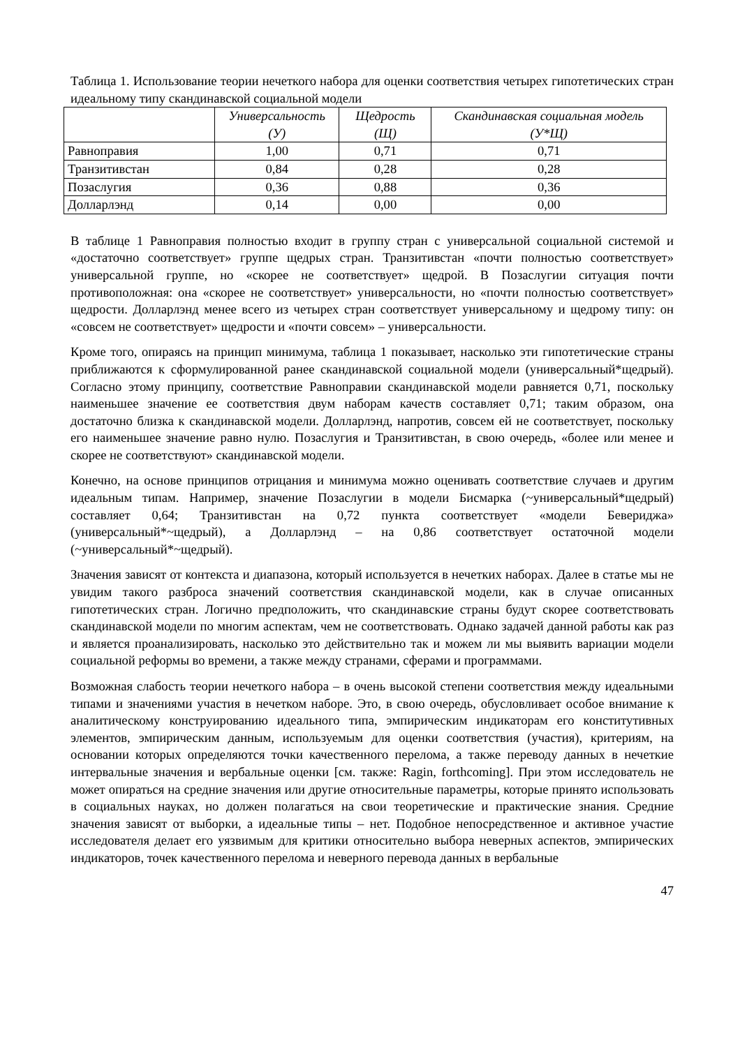Таблица 1. Использование теории нечеткого набора для оценки соответствия четырех гипотетических стран идеальному типу скандинавской социальной модели
| | Универсальность (У) | Щедрость (Щ) | Скандинавская социальная модель (У*Щ) |
| --- | --- | --- | --- |
| Равноправия | 1,00 | 0,71 | 0,71 |
| Транзитивстан | 0,84 | 0,28 | 0,28 |
| Позаслугия | 0,36 | 0,88 | 0,36 |
| Долларлэнд | 0,14 | 0,00 | 0,00 |
В таблице 1 Равноправия полностью входит в группу стран с универсальной социальной системой и «достаточно соответствует» группе щедрых стран. Транзитивстан «почти полностью соответствует» универсальной группе, но «скорее не соответствует» щедрой. В Позаслугии ситуация почти противоположная: она «скорее не соответствует» универсальности, но «почти полностью соответствует» щедрости. Долларлэнд менее всего из четырех стран соответствует универсальному и щедрому типу: он «совсем не соответствует» щедрости и «почти совсем» – универсальности.
Кроме того, опираясь на принцип минимума, таблица 1 показывает, насколько эти гипотетические страны приближаются к сформулированной ранее скандинавской социальной модели (универсальный*щедрый). Согласно этому принципу, соответствие Равноправии скандинавской модели равняется 0,71, поскольку наименьшее значение ее соответствия двум наборам качеств составляет 0,71; таким образом, она достаточно близка к скандинавской модели. Долларлэнд, напротив, совсем ей не соответствует, поскольку его наименьшее значение равно нулю. Позаслугия и Транзитивстан, в свою очередь, «более или менее и скорее не соответствуют» скандинавской модели.
Конечно, на основе принципов отрицания и минимума можно оценивать соответствие случаев и другим идеальным типам. Например, значение Позаслугии в модели Бисмарка (~универсальный*щедрый) составляет 0,64; Транзитивстан на 0,72 пункта соответствует «модели Бевериджа» (универсальный*~щедрый), а Долларлэнд – на 0,86 соответствует остаточной модели (~универсальный*~щедрый).
Значения зависят от контекста и диапазона, который используется в нечетких наборах. Далее в статье мы не увидим такого разброса значений соответствия скандинавской модели, как в случае описанных гипотетических стран. Логично предположить, что скандинавские страны будут скорее соответствовать скандинавской модели по многим аспектам, чем не соответствовать. Однако задачей данной работы как раз и является проанализировать, насколько это действительно так и можем ли мы выявить вариации модели социальной реформы во времени, а также между странами, сферами и программами.
Возможная слабость теории нечеткого набора – в очень высокой степени соответствия между идеальными типами и значениями участия в нечетком наборе. Это, в свою очередь, обусловливает особое внимание к аналитическому конструированию идеального типа, эмпирическим индикаторам его конститутивных элементов, эмпирическим данным, используемым для оценки соответствия (участия), критериям, на основании которых определяются точки качественного перелома, а также переводу данных в нечеткие интервальные значения и вербальные оценки [см. также: Ragin, forthcoming]. При этом исследователь не может опираться на средние значения или другие относительные параметры, которые принято использовать в социальных науках, но должен полагаться на свои теоретические и практические знания. Средние значения зависят от выборки, а идеальные типы – нет. Подобное непосредственное и активное участие исследователя делает его уязвимым для критики относительно выбора неверных аспектов, эмпирических индикаторов, точек качественного перелома и неверного перевода данных в вербальные
47